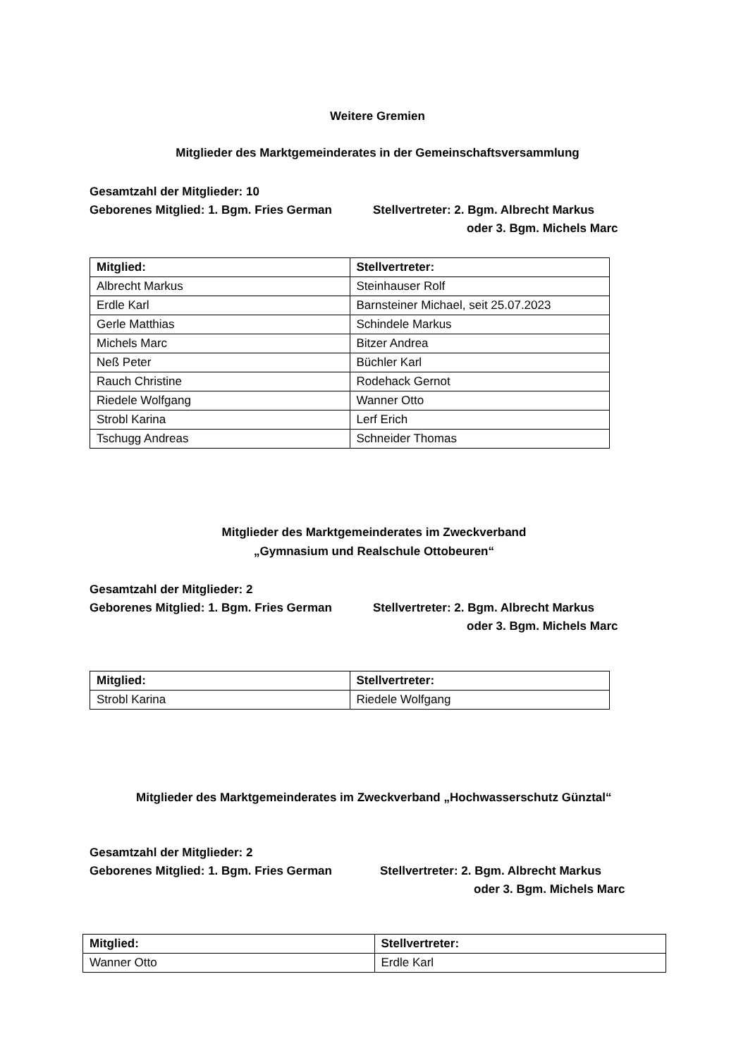Weitere Gremien
Mitglieder des Marktgemeinderates in der Gemeinschaftsversammlung
Gesamtzahl der Mitglieder: 10
Geborenes Mitglied: 1. Bgm. Fries German Stellvertreter: 2. Bgm. Albrecht Markus
oder 3. Bgm. Michels Marc
| Mitglied: | Stellvertreter: |
| --- | --- |
| Albrecht Markus | Steinhauser Rolf |
| Erdle Karl | Barnsteiner Michael, seit 25.07.2023 |
| Gerle Matthias | Schindele Markus |
| Michels Marc | Bitzer Andrea |
| Neß Peter | Büchler Karl |
| Rauch Christine | Rodehack Gernot |
| Riedele Wolfgang | Wanner Otto |
| Strobl Karina | Lerf Erich |
| Tschugg Andreas | Schneider Thomas |
Mitglieder des Marktgemeinderates im Zweckverband
„Gymnasium und Realschule Ottobeuren“
Gesamtzahl der Mitglieder: 2
Geborenes Mitglied: 1. Bgm. Fries German Stellvertreter: 2. Bgm. Albrecht Markus
oder 3. Bgm. Michels Marc
| Mitglied: | Stellvertreter: |
| --- | --- |
| Strobl Karina | Riedele Wolfgang |
Mitglieder des Marktgemeinderates im Zweckverband „Hochwasserschutz Günztal“
Gesamtzahl der Mitglieder: 2
Geborenes Mitglied: 1. Bgm. Fries German Stellvertreter: 2. Bgm. Albrecht Markus
oder 3. Bgm. Michels Marc
| Mitglied: | Stellvertreter: |
| --- | --- |
| Wanner Otto | Erdle Karl |